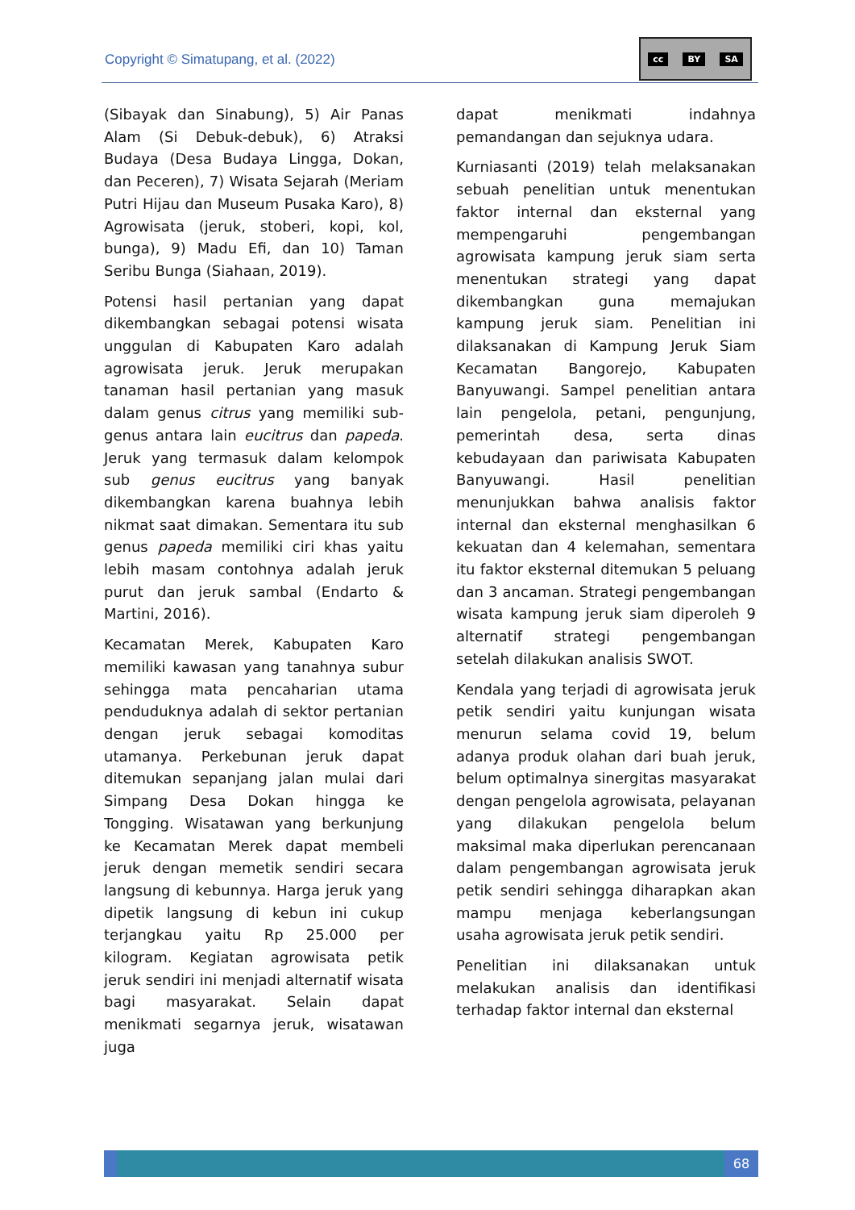Copyright © Simatupang, et al. (2022)
cc BY SA
(Sibayak dan Sinabung), 5) Air Panas Alam (Si Debuk-debuk), 6) Atraksi Budaya (Desa Budaya Lingga, Dokan, dan Peceren), 7) Wisata Sejarah (Meriam Putri Hijau dan Museum Pusaka Karo), 8) Agrowisata (jeruk, stoberi, kopi, kol, bunga), 9) Madu Efi, dan 10) Taman Seribu Bunga (Siahaan, 2019).
Potensi hasil pertanian yang dapat dikembangkan sebagai potensi wisata unggulan di Kabupaten Karo adalah agrowisata jeruk. Jeruk merupakan tanaman hasil pertanian yang masuk dalam genus citrus yang memiliki sub-genus antara lain eucitrus dan papeda. Jeruk yang termasuk dalam kelompok sub genus eucitrus yang banyak dikembangkan karena buahnya lebih nikmat saat dimakan. Sementara itu sub genus papeda memiliki ciri khas yaitu lebih masam contohnya adalah jeruk purut dan jeruk sambal (Endarto & Martini, 2016).
Kecamatan Merek, Kabupaten Karo memiliki kawasan yang tanahnya subur sehingga mata pencaharian utama penduduknya adalah di sektor pertanian dengan jeruk sebagai komoditas utamanya. Perkebunan jeruk dapat ditemukan sepanjang jalan mulai dari Simpang Desa Dokan hingga ke Tongging. Wisatawan yang berkunjung ke Kecamatan Merek dapat membeli jeruk dengan memetik sendiri secara langsung di kebunnya. Harga jeruk yang dipetik langsung di kebun ini cukup terjangkau yaitu Rp 25.000 per kilogram. Kegiatan agrowisata petik jeruk sendiri ini menjadi alternatif wisata bagi masyarakat. Selain dapat menikmati segarnya jeruk, wisatawan juga
dapat menikmati indahnya pemandangan dan sejuknya udara.
Kurniasanti (2019) telah melaksanakan sebuah penelitian untuk menentukan faktor internal dan eksternal yang mempengaruhi pengembangan agrowisata kampung jeruk siam serta menentukan strategi yang dapat dikembangkan guna memajukan kampung jeruk siam. Penelitian ini dilaksanakan di Kampung Jeruk Siam Kecamatan Bangorejo, Kabupaten Banyuwangi. Sampel penelitian antara lain pengelola, petani, pengunjung, pemerintah desa, serta dinas kebudayaan dan pariwisata Kabupaten Banyuwangi. Hasil penelitian menunjukkan bahwa analisis faktor internal dan eksternal menghasilkan 6 kekuatan dan 4 kelemahan, sementara itu faktor eksternal ditemukan 5 peluang dan 3 ancaman. Strategi pengembangan wisata kampung jeruk siam diperoleh 9 alternatif strategi pengembangan setelah dilakukan analisis SWOT.
Kendala yang terjadi di agrowisata jeruk petik sendiri yaitu kunjungan wisata menurun selama covid 19, belum adanya produk olahan dari buah jeruk, belum optimalnya sinergitas masyarakat dengan pengelola agrowisata, pelayanan yang dilakukan pengelola belum maksimal maka diperlukan perencanaan dalam pengembangan agrowisata jeruk petik sendiri sehingga diharapkan akan mampu menjaga keberlangsungan usaha agrowisata jeruk petik sendiri.
Penelitian ini dilaksanakan untuk melakukan analisis dan identifikasi terhadap faktor internal dan eksternal
68